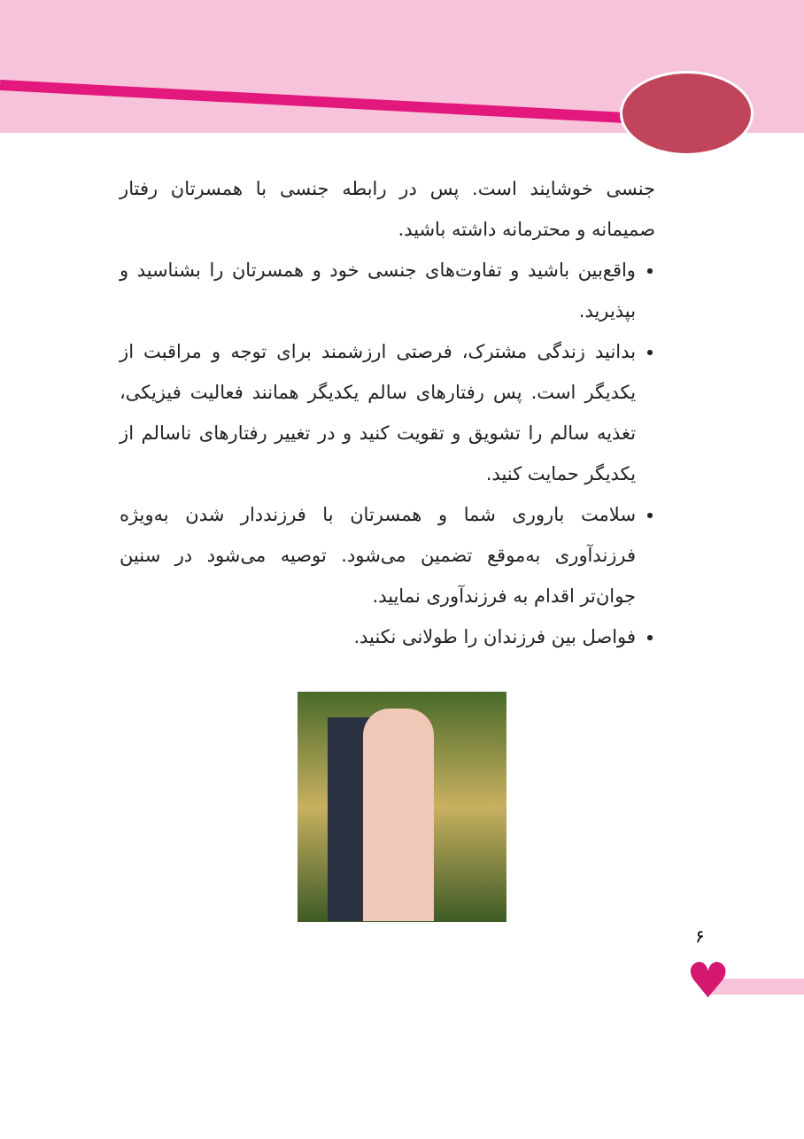جنسی خوشایند است. پس در رابطه جنسی با همسرتان رفتار صمیمانه و محترمانه داشته باشید.
واقع‌بین باشید و تفاوت‌های جنسی خود و همسرتان را بشناسید و بپذیرید.
بدانید زندگی مشترک، فرصتی ارزشمند برای توجه و مراقبت از یکدیگر است. پس رفتارهای سالم یکدیگر همانند فعالیت فیزیکی، تغذیه سالم را تشویق و تقویت کنید و در تغییر رفتارهای ناسالم از یکدیگر حمایت کنید.
سلامت باروری شما و همسرتان با فرزنددار شدن به‌ویژه فرزندآوری به‌موقع تضمین می‌شود. توصیه می‌شود در سنین جوان‌تر اقدام به فرزندآوری نمایید.
فواصل بین فرزندان را طولانی نکنید.
۶
♥